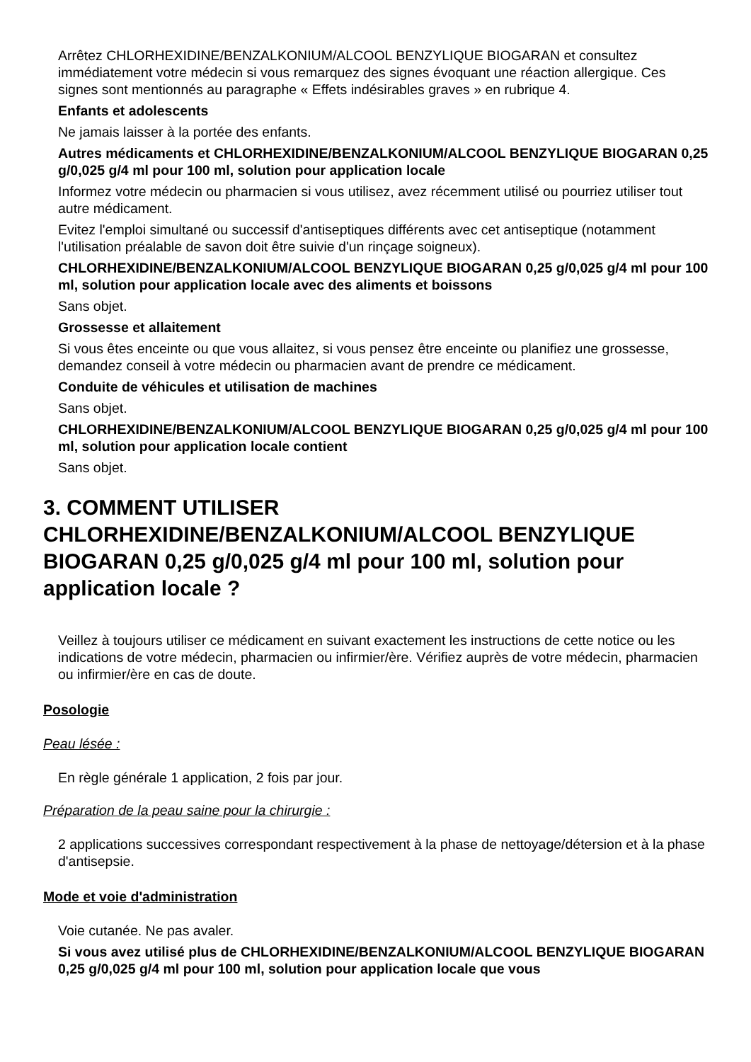Arrêtez CHLORHEXIDINE/BENZALKONIUM/ALCOOL BENZYLIQUE BIOGARAN et consultez immédiatement votre médecin si vous remarquez des signes évoquant une réaction allergique. Ces signes sont mentionnés au paragraphe « Effets indésirables graves » en rubrique 4.
Enfants et adolescents
Ne jamais laisser à la portée des enfants.
Autres médicaments et CHLORHEXIDINE/BENZALKONIUM/ALCOOL BENZYLIQUE BIOGARAN 0,25 g/0,025 g/4 ml pour 100 ml, solution pour application locale
Informez votre médecin ou pharmacien si vous utilisez, avez récemment utilisé ou pourriez utiliser tout autre médicament.
Evitez l'emploi simultané ou successif d'antiseptiques différents avec cet antiseptique (notamment l'utilisation préalable de savon doit être suivie d'un rinçage soigneux).
CHLORHEXIDINE/BENZALKONIUM/ALCOOL BENZYLIQUE BIOGARAN 0,25 g/0,025 g/4 ml pour 100 ml, solution pour application locale avec des aliments et boissons
Sans objet.
Grossesse et allaitement
Si vous êtes enceinte ou que vous allaitez, si vous pensez être enceinte ou planifiez une grossesse, demandez conseil à votre médecin ou pharmacien avant de prendre ce médicament.
Conduite de véhicules et utilisation de machines
Sans objet.
CHLORHEXIDINE/BENZALKONIUM/ALCOOL BENZYLIQUE BIOGARAN 0,25 g/0,025 g/4 ml pour 100 ml, solution pour application locale contient
Sans objet.
3. COMMENT UTILISER CHLORHEXIDINE/BENZALKONIUM/ALCOOL BENZYLIQUE BIOGARAN 0,25 g/0,025 g/4 ml pour 100 ml, solution pour application locale ?
Veillez à toujours utiliser ce médicament en suivant exactement les instructions de cette notice ou les indications de votre médecin, pharmacien ou infirmier/ère. Vérifiez auprès de votre médecin, pharmacien ou infirmier/ère en cas de doute.
Posologie
Peau lésée :
En règle générale 1 application, 2 fois par jour.
Préparation de la peau saine pour la chirurgie :
2 applications successives correspondant respectivement à la phase de nettoyage/détersion et à la phase d'antisepsie.
Mode et voie d'administration
Voie cutanée. Ne pas avaler.
Si vous avez utilisé plus de CHLORHEXIDINE/BENZALKONIUM/ALCOOL BENZYLIQUE BIOGARAN 0,25 g/0,025 g/4 ml pour 100 ml, solution pour application locale que vous